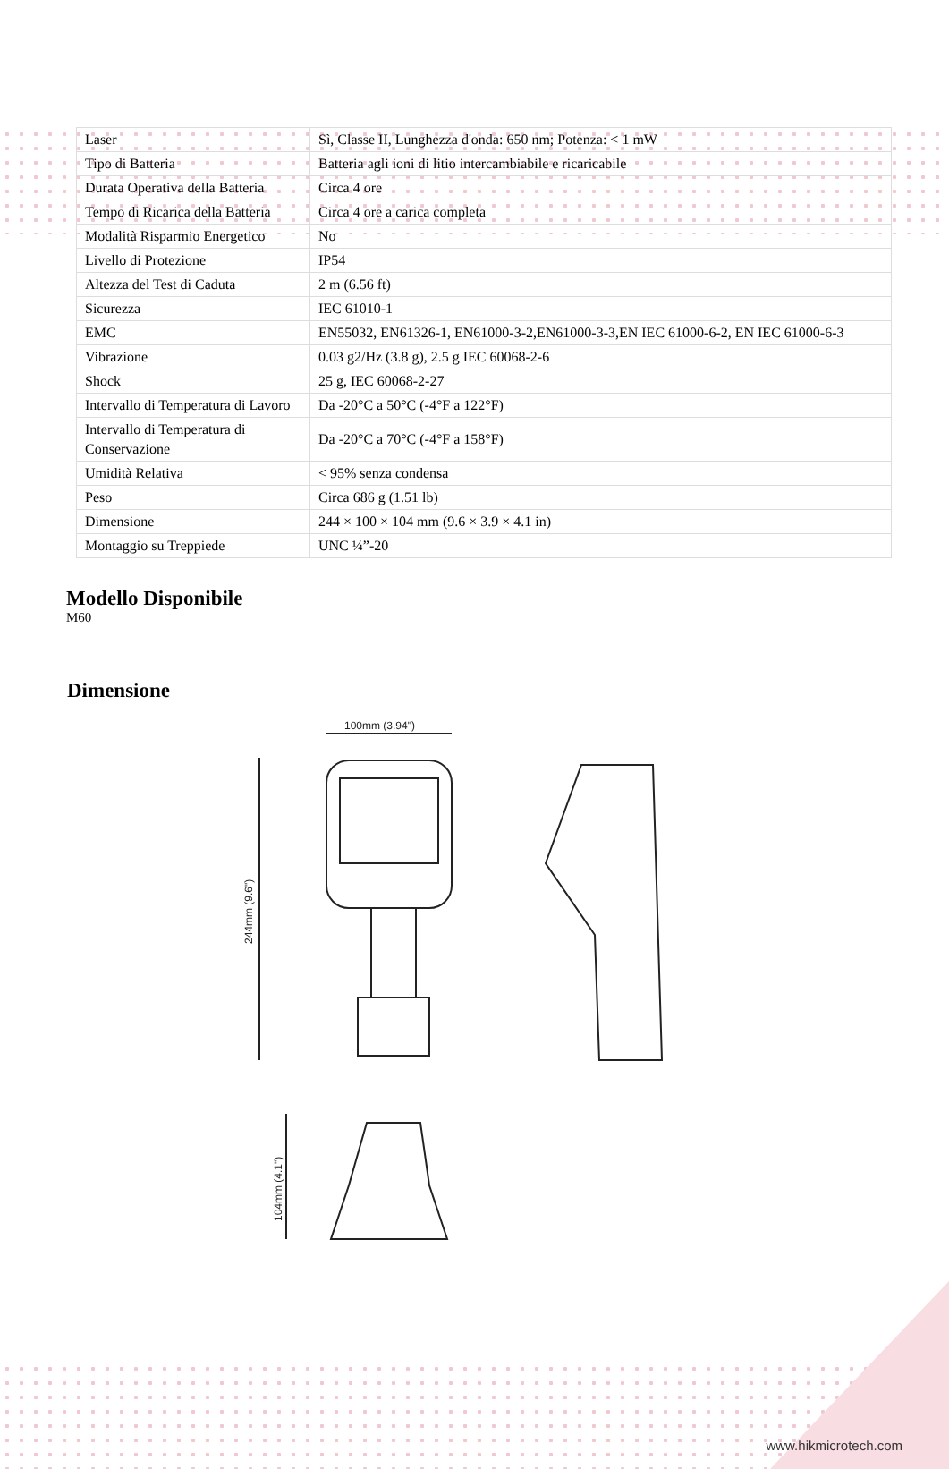| Laser | Sì, Classe II, Lunghezza d'onda: 650 nm; Potenza: < 1 mW |
| Tipo di Batteria | Batteria agli ioni di litio intercambiabile e ricaricabile |
| Durata Operativa della Batteria | Circa 4 ore |
| Tempo di Ricarica della Batteria | Circa 4 ore a carica completa |
| Modalità Risparmio Energetico | No |
| Livello di Protezione | IP54 |
| Altezza del Test di Caduta | 2 m (6.56 ft) |
| Sicurezza | IEC 61010-1 |
| EMC | EN55032, EN61326-1, EN61000-3-2,EN61000-3-3,EN IEC 61000-6-2, EN IEC 61000-6-3 |
| Vibrazione | 0.03 g2/Hz (3.8 g), 2.5 g IEC 60068-2-6 |
| Shock | 25 g, IEC 60068-2-27 |
| Intervallo di Temperatura di Lavoro | Da -20°C a 50°C (-4°F a 122°F) |
| Intervallo di Temperatura di Conservazione | Da -20°C a 70°C (-4°F a 158°F) |
| Umidità Relativa | < 95% senza condensa |
| Peso | Circa 686 g (1.51 lb) |
| Dimensione | 244 × 100 × 104 mm (9.6 × 3.9 × 4.1 in) |
| Montaggio su Treppiede | UNC ¼”-20 |
Modello Disponibile
M60
Dimensione
100mm (3.94")
244mm (9.6")
104mm (4.1")
www.hikmicrotech.com